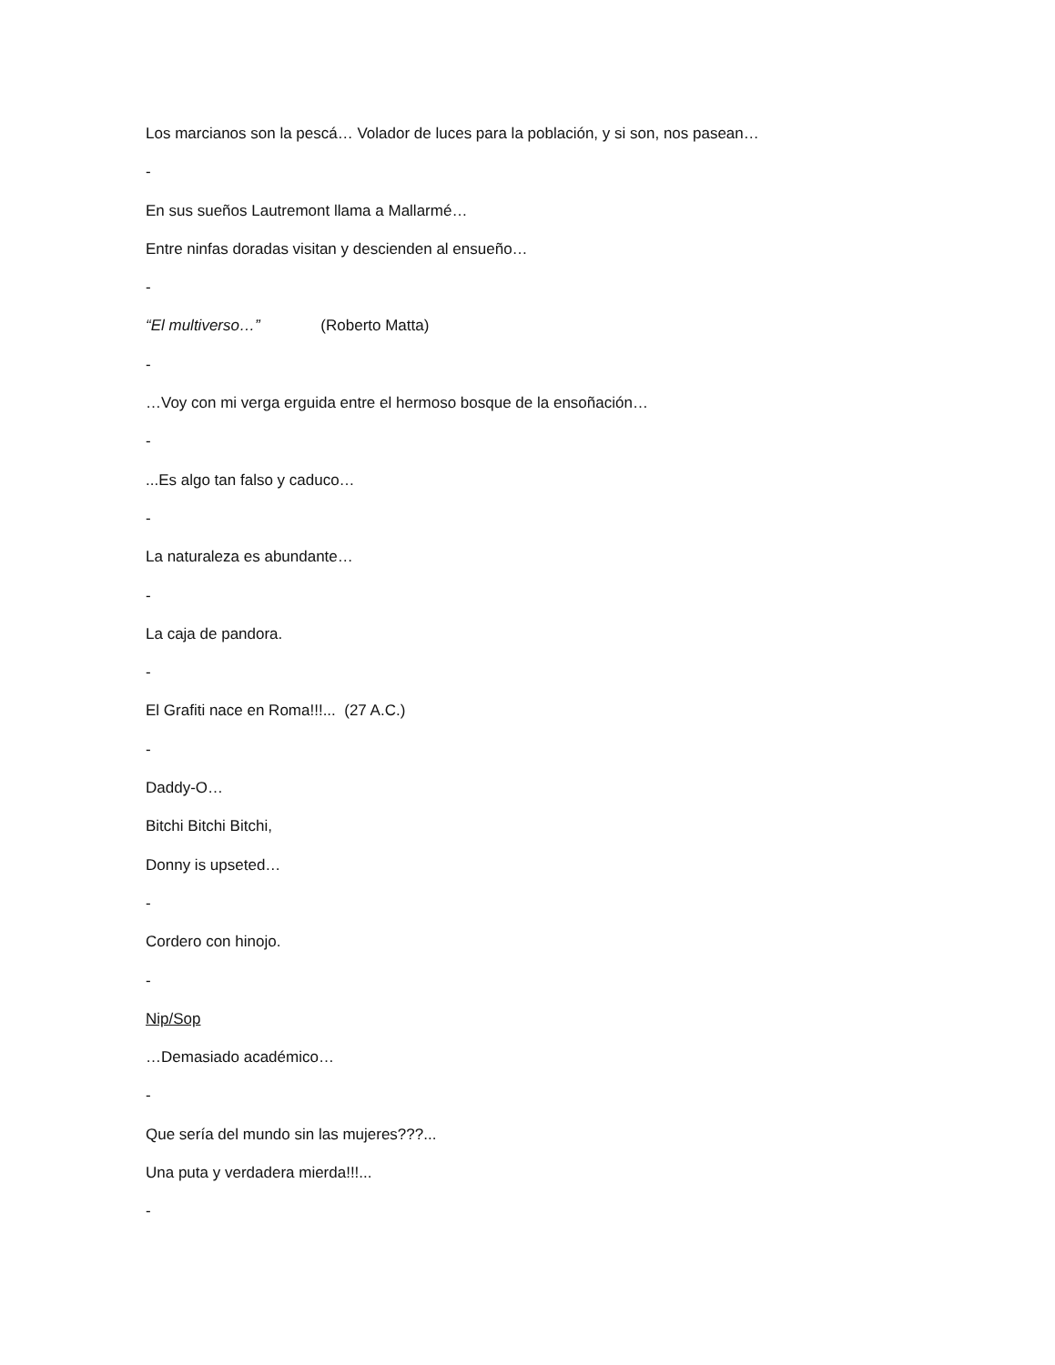Los marcianos son la pescá… Volador de luces para la población, y si son, nos pasean…
-
En sus sueños Lautremont llama a Mallarmé…
Entre ninfas doradas visitan y descienden al ensueño…
-
“El multiverso…” (Roberto Matta)
-
…Voy con mi verga erguida entre el hermoso bosque de la ensoñación…
-
...Es algo tan falso y caduco…
-
La naturaleza es abundante…
-
La caja de pandora.
-
El Grafiti nace en Roma!!!... (27 A.C.)
-
Daddy-O…
Bitchi Bitchi Bitchi,
Donny is upseted…
-
Cordero con hinojo.
-
Nip/Sop
…Demasiado académico…
-
Que sería del mundo sin las mujeres???...
Una puta y verdadera mierda!!!...
-